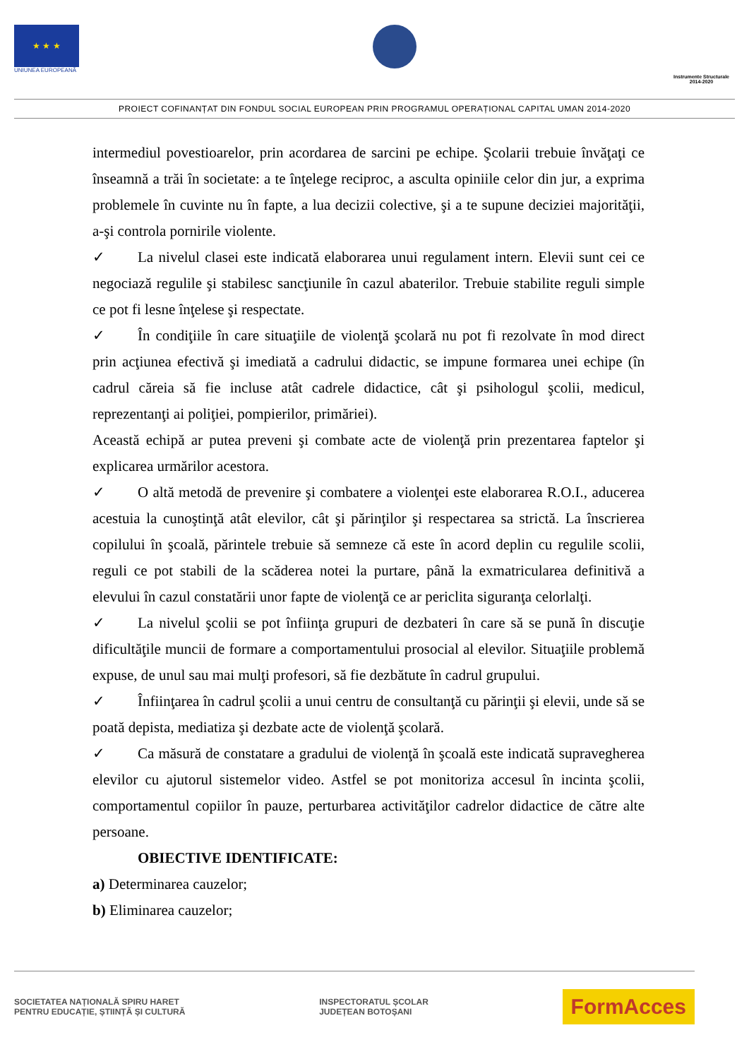★ ★ ★
UNIUNEA EUROPEANĂ
Instrumente Structurale
2014-2020
PROIECT COFINANȚAT DIN FONDUL SOCIAL EUROPEAN PRIN PROGRAMUL OPERAȚIONAL CAPITAL UMAN 2014-2020
intermediul povestioarelor, prin acordarea de sarcini pe echipe. Şcolarii trebuie învăţaţi ce înseamnă a trăi în societate: a te înţelege reciproc, a asculta opiniile celor din jur, a exprima problemele în cuvinte nu în fapte, a lua decizii colective, şi a te supune deciziei majorităţii, a-şi controla pornirile violente.
✓ La nivelul clasei este indicată elaborarea unui regulament intern. Elevii sunt cei ce negociază regulile şi stabilesc sancţiunile în cazul abaterilor. Trebuie stabilite reguli simple ce pot fi lesne înţelese şi respectate.
✓ În condiţiile în care situaţiile de violenţă şcolară nu pot fi rezolvate în mod direct prin acţiunea efectivă şi imediată a cadrului didactic, se impune formarea unei echipe (în cadrul căreia să fie incluse atât cadrele didactice, cât şi psihologul şcolii, medicul, reprezentanţi ai poliţiei, pompierilor, primăriei).
Această echipă ar putea preveni şi combate acte de violenţă prin prezentarea faptelor şi explicarea urmărilor acestora.
✓ O altă metodă de prevenire şi combatere a violenţei este elaborarea R.O.I., aducerea acestuia la cunoştinţă atât elevilor, cât şi părinţilor şi respectarea sa strictă. La înscrierea copilului în şcoală, părintele trebuie să semneze că este în acord deplin cu regulile scolii, reguli ce pot stabili de la scăderea notei la purtare, până la exmatricularea definitivă a elevului în cazul constatării unor fapte de violenţă ce ar periclita siguranţa celorlalţi.
✓ La nivelul şcolii se pot înfiinţa grupuri de dezbateri în care să se pună în discuţie dificultăţile muncii de formare a comportamentului prosocial al elevilor. Situaţiile problemă expuse, de unul sau mai mulţi profesori, să fie dezbătute în cadrul grupului.
✓ Înfiinţarea în cadrul şcolii a unui centru de consultanţă cu părinţii şi elevii, unde să se poată depista, mediatiza şi dezbate acte de violenţă şcolară.
✓ Ca măsură de constatare a gradului de violenţă în şcoală este indicată supravegherea elevilor cu ajutorul sistemelor video. Astfel se pot monitoriza accesul în incinta şcolii, comportamentul copiilor în pauze, perturbarea activităţilor cadrelor didactice de către alte persoane.
OBIECTIVE IDENTIFICATE:
a) Determinarea cauzelor;
b) Eliminarea cauzelor;
SOCIETATEA NAȚIONALĂ SPIRU HARET
PENTRU EDUCAȚIE, ȘTIINȚĂ ȘI CULTURĂ
INSPECTORATUL ȘCOLAR
JUDEȚEAN BOTOȘANI
FormAcces